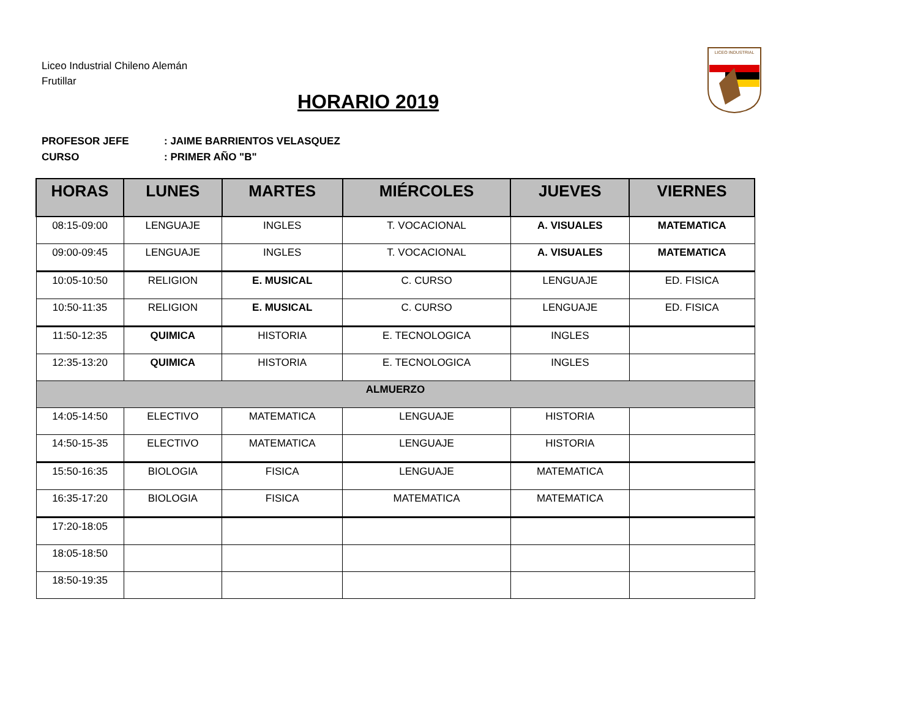Liceo Industrial Chileno Alemán
Frutillar
HORARIO 2019
LICEO INDUSTRIAL
PROFESOR JEFE: JAIME BARRIENTOS VELASQUEZ
CURSO: PRIMER AÑO "B"
| HORAS | LUNES | MARTES | MIÉRCOLES | JUEVES | VIERNES |
| --- | --- | --- | --- | --- | --- |
| 08:15-09:00 | LENGUAJE | INGLES | T. VOCACIONAL | A. VISUALES | MATEMATICA |
| 09:00-09:45 | LENGUAJE | INGLES | T. VOCACIONAL | A. VISUALES | MATEMATICA |
| 10:05-10:50 | RELIGION | E. MUSICAL | C. CURSO | LENGUAJE | ED. FISICA |
| 10:50-11:35 | RELIGION | E. MUSICAL | C. CURSO | LENGUAJE | ED. FISICA |
| 11:50-12:35 | QUIMICA | HISTORIA | E. TECNOLOGICA | INGLES | |
| 12:35-13:20 | QUIMICA | HISTORIA | E. TECNOLOGICA | INGLES | |
| ALMUERZO | | | | | |
| 14:05-14:50 | ELECTIVO | MATEMATICA | LENGUAJE | HISTORIA | |
| 14:50-15-35 | ELECTIVO | MATEMATICA | LENGUAJE | HISTORIA | |
| 15:50-16:35 | BIOLOGIA | FISICA | LENGUAJE | MATEMATICA | |
| 16:35-17:20 | BIOLOGIA | FISICA | MATEMATICA | MATEMATICA | |
| 17:20-18:05 | | | | | |
| 18:05-18:50 | | | | | |
| 18:50-19:35 | | | | | |